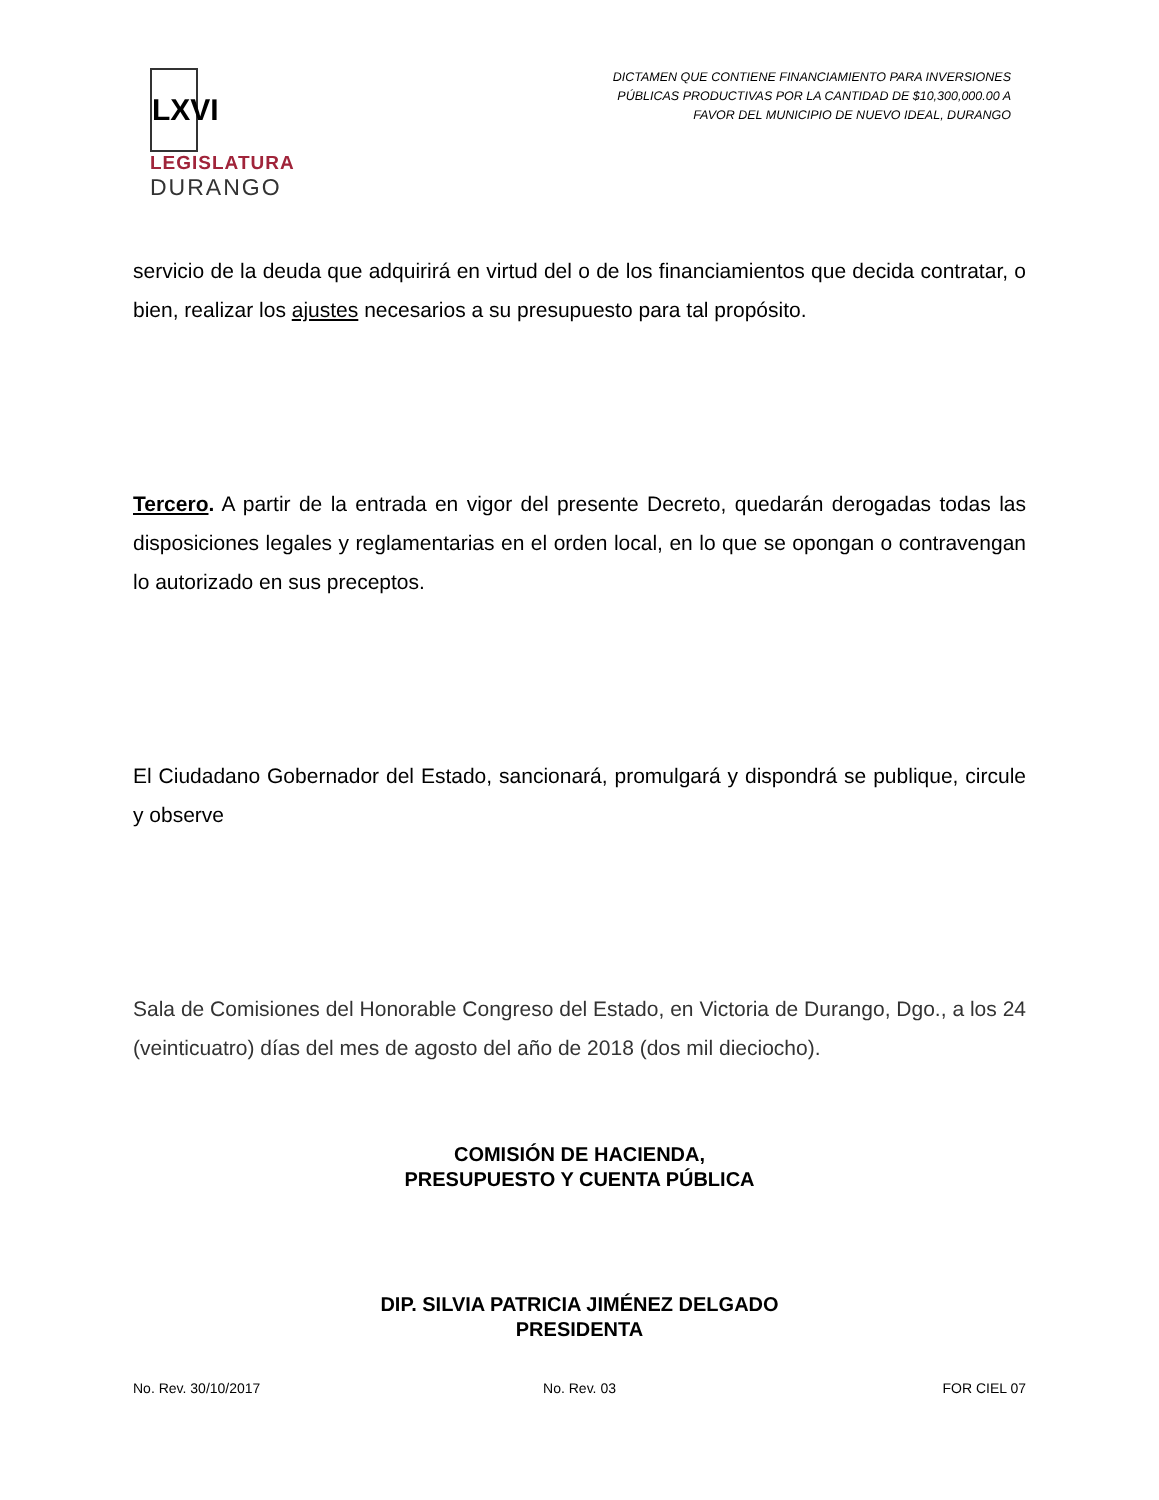LXVI
LEGISLATURA
DURANGO
DICTAMEN QUE CONTIENE FINANCIAMIENTO PARA INVERSIONES
PÚBLICAS PRODUCTIVAS POR LA CANTIDAD DE $10,300,000.00 A
FAVOR DEL MUNICIPIO DE NUEVO IDEAL, DURANGO
servicio de la deuda que adquirirá en virtud del o de los financiamientos que decida contratar, o bien, realizar los ajustes necesarios a su presupuesto para tal propósito.
Tercero. A partir de la entrada en vigor del presente Decreto, quedarán derogadas todas las disposiciones legales y reglamentarias en el orden local, en lo que se opongan o contravengan lo autorizado en sus preceptos.
El Ciudadano Gobernador del Estado, sancionará, promulgará y dispondrá se publique, circule y observe
Sala de Comisiones del Honorable Congreso del Estado, en Victoria de Durango, Dgo., a los 24 (veinticuatro) días del mes de agosto del año de 2018 (dos mil dieciocho).
COMISIÓN DE HACIENDA,
PRESUPUESTO Y CUENTA PÚBLICA
DIP. SILVIA PATRICIA JIMÉNEZ DELGADO
PRESIDENTA
No. Rev. 30/10/2017 No. Rev. 03 FOR CIEL 07